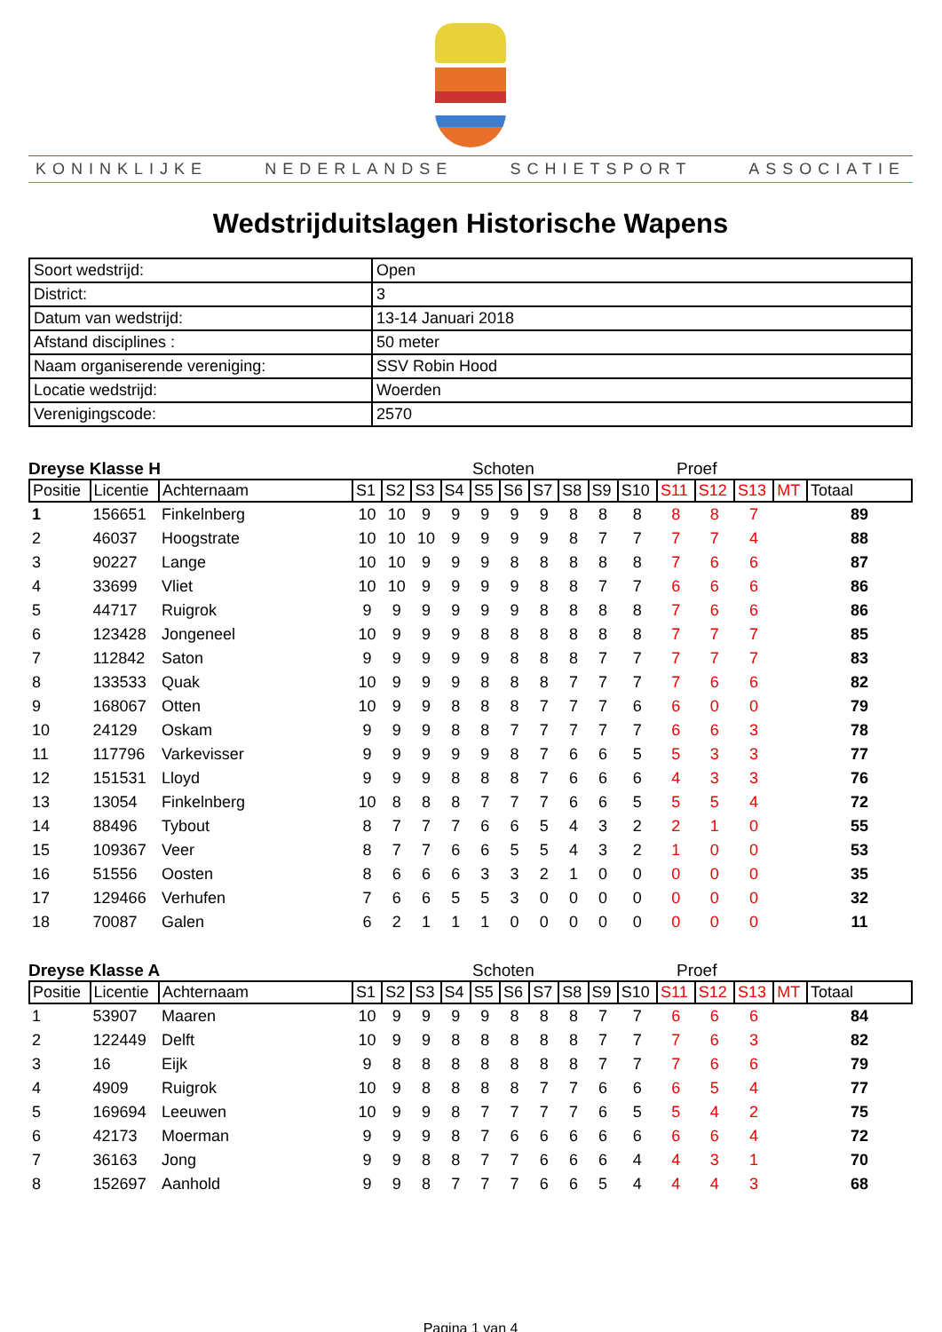KONINKLIJKE NEDERLANDSE SCHIETSPORT ASSOCIATIE
Wedstrijduitslagen Historische Wapens
| Soort wedstrijd: | Open |
| District: | 3 |
| Datum van wedstrijd: | 13-14 Januari 2018 |
| Afstand disciplines : | 50 meter |
| Naam organiserende vereniging: | SSV Robin Hood |
| Locatie wedstrijd: | Woerden |
| Verenigingscode: | 2570 |
Dreyse Klasse H Schoten Proef
| Positie | Licentie | Achternaam | S1 | S2 | S3 | S4 | S5 | S6 | S7 | S8 | S9 | S10 | S11 | S12 | S13 | MT | Totaal |
| --- | --- | --- | --- | --- | --- | --- | --- | --- | --- | --- | --- | --- | --- | --- | --- | --- | --- |
| 1 | 156651 | Finkelnberg | 10 | 10 | 9 | 9 | 9 | 9 | 9 | 8 | 8 | 8 | 8 | 8 | 7 | | 89 |
| 2 | 46037 | Hoogstrate | 10 | 10 | 10 | 9 | 9 | 9 | 9 | 8 | 7 | 7 | 7 | 7 | 4 | | 88 |
| 3 | 90227 | Lange | 10 | 10 | 9 | 9 | 9 | 8 | 8 | 8 | 8 | 8 | 7 | 6 | 6 | | 87 |
| 4 | 33699 | Vliet | 10 | 10 | 9 | 9 | 9 | 9 | 8 | 8 | 7 | 7 | 6 | 6 | 6 | | 86 |
| 5 | 44717 | Ruigrok | 9 | 9 | 9 | 9 | 9 | 9 | 8 | 8 | 8 | 8 | 7 | 6 | 6 | | 86 |
| 6 | 123428 | Jongeneel | 10 | 9 | 9 | 9 | 8 | 8 | 8 | 8 | 8 | 8 | 7 | 7 | 7 | | 85 |
| 7 | 112842 | Saton | 9 | 9 | 9 | 9 | 9 | 8 | 8 | 8 | 7 | 7 | 7 | 7 | 7 | | 83 |
| 8 | 133533 | Quak | 10 | 9 | 9 | 9 | 8 | 8 | 8 | 7 | 7 | 7 | 7 | 6 | 6 | | 82 |
| 9 | 168067 | Otten | 10 | 9 | 9 | 8 | 8 | 8 | 7 | 7 | 7 | 6 | 6 | 0 | 0 | | 79 |
| 10 | 24129 | Oskam | 9 | 9 | 9 | 8 | 8 | 7 | 7 | 7 | 7 | 7 | 6 | 6 | 3 | | 78 |
| 11 | 117796 | Varkevisser | 9 | 9 | 9 | 9 | 9 | 8 | 7 | 6 | 6 | 5 | 5 | 3 | 3 | | 77 |
| 12 | 151531 | Lloyd | 9 | 9 | 9 | 8 | 8 | 8 | 7 | 6 | 6 | 6 | 4 | 3 | 3 | | 76 |
| 13 | 13054 | Finkelnberg | 10 | 8 | 8 | 8 | 7 | 7 | 7 | 6 | 6 | 5 | 5 | 5 | 4 | | 72 |
| 14 | 88496 | Tybout | 8 | 7 | 7 | 7 | 6 | 6 | 5 | 4 | 3 | 2 | 2 | 1 | 0 | | 55 |
| 15 | 109367 | Veer | 8 | 7 | 7 | 6 | 6 | 5 | 5 | 4 | 3 | 2 | 1 | 0 | 0 | | 53 |
| 16 | 51556 | Oosten | 8 | 6 | 6 | 6 | 3 | 3 | 2 | 1 | 0 | 0 | 0 | 0 | 0 | | 35 |
| 17 | 129466 | Verhufen | 7 | 6 | 6 | 5 | 5 | 3 | 0 | 0 | 0 | 0 | 0 | 0 | 0 | | 32 |
| 18 | 70087 | Galen | 6 | 2 | 1 | 1 | 1 | 0 | 0 | 0 | 0 | 0 | 0 | 0 | 0 | | 11 |
Dreyse Klasse A Schoten Proef
| Positie | Licentie | Achternaam | S1 | S2 | S3 | S4 | S5 | S6 | S7 | S8 | S9 | S10 | S11 | S12 | S13 | MT | Totaal |
| --- | --- | --- | --- | --- | --- | --- | --- | --- | --- | --- | --- | --- | --- | --- | --- | --- | --- |
| 1 | 53907 | Maaren | 10 | 9 | 9 | 9 | 9 | 8 | 8 | 8 | 7 | 7 | 6 | 6 | 6 | | 84 |
| 2 | 122449 | Delft | 10 | 9 | 9 | 8 | 8 | 8 | 8 | 8 | 7 | 7 | 7 | 6 | 3 | | 82 |
| 3 | 16 | Eijk | 9 | 8 | 8 | 8 | 8 | 8 | 8 | 8 | 7 | 7 | 7 | 6 | 6 | | 79 |
| 4 | 4909 | Ruigrok | 10 | 9 | 8 | 8 | 8 | 8 | 7 | 7 | 6 | 6 | 6 | 5 | 4 | | 77 |
| 5 | 169694 | Leeuwen | 10 | 9 | 9 | 8 | 7 | 7 | 7 | 7 | 6 | 5 | 5 | 4 | 2 | | 75 |
| 6 | 42173 | Moerman | 9 | 9 | 9 | 8 | 7 | 6 | 6 | 6 | 6 | 6 | 6 | 6 | 4 | | 72 |
| 7 | 36163 | Jong | 9 | 9 | 8 | 8 | 7 | 7 | 6 | 6 | 6 | 4 | 4 | 3 | 1 | | 70 |
| 8 | 152697 | Aanhold | 9 | 9 | 8 | 7 | 7 | 7 | 6 | 6 | 5 | 4 | 4 | 4 | 3 | | 68 |
Pagina 1 van 4